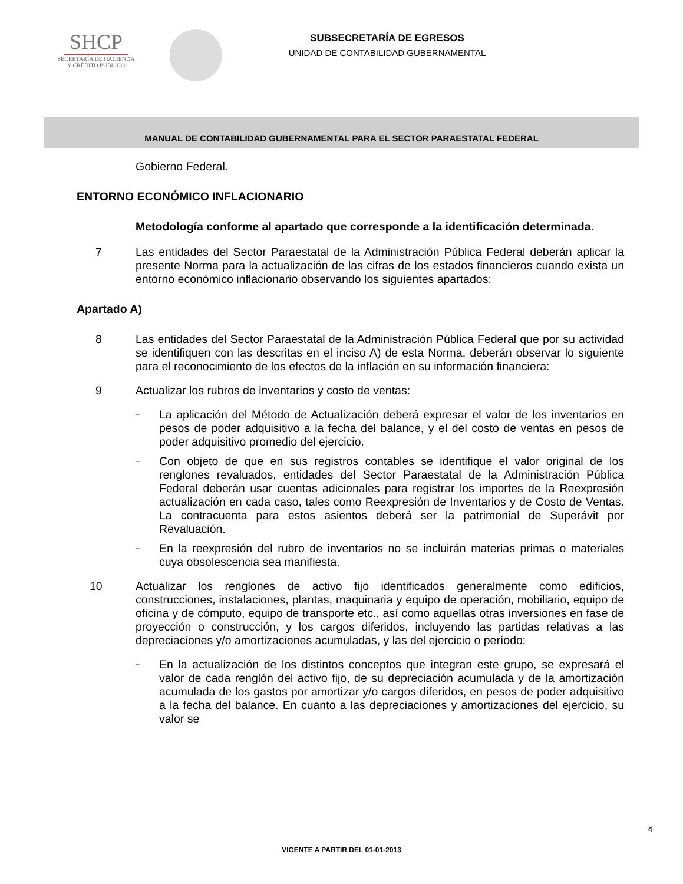SHCP
SECRETARÍA DE HACIENDA
Y CRÉDITO PÚBLICO
SUBSECRETARÍA DE EGRESOS
UNIDAD DE CONTABILIDAD GUBERNAMENTAL
MANUAL DE CONTABILIDAD GUBERNAMENTAL PARA EL SECTOR PARAESTATAL FEDERAL
Gobierno Federal.
ENTORNO ECONÓMICO INFLACIONARIO
Metodología conforme al apartado que corresponde a la identificación determinada.
7 Las entidades del Sector Paraestatal de la Administración Pública Federal deberán aplicar la presente Norma para la actualización de las cifras de los estados financieros cuando exista un entorno económico inflacionario observando los siguientes apartados:
Apartado A)
8 Las entidades del Sector Paraestatal de la Administración Pública Federal que por su actividad se identifiquen con las descritas en el inciso A) de esta Norma, deberán observar lo siguiente para el reconocimiento de los efectos de la inflación en su información financiera:
9 Actualizar los rubros de inventarios y costo de ventas:
–
La aplicación del Método de Actualización deberá expresar el valor de los inventarios en pesos de poder adquisitivo a la fecha del balance, y el del costo de ventas en pesos de poder adquisitivo promedio del ejercicio.
–
Con objeto de que en sus registros contables se identifique el valor original de los renglones revaluados, entidades del Sector Paraestatal de la Administración Pública Federal deberán usar cuentas adicionales para registrar los importes de la Reexpresión actualización en cada caso, tales como Reexpresión de Inventarios y de Costo de Ventas. La contracuenta para estos asientos deberá ser la patrimonial de Superávit por Revaluación.
–
En la reexpresión del rubro de inventarios no se incluirán materias primas o materiales cuya obsolescencia sea manifiesta.
10 Actualizar los renglones de activo fijo identificados generalmente como edificios, construcciones, instalaciones, plantas, maquinaria y equipo de operación, mobiliario, equipo de oficina y de cómputo, equipo de transporte etc., así como aquellas otras inversiones en fase de proyección o construcción, y los cargos diferidos, incluyendo las partidas relativas a las depreciaciones y/o amortizaciones acumuladas, y las del ejercicio o período:
–
En la actualización de los distintos conceptos que integran este grupo, se expresará el valor de cada renglón del activo fijo, de su depreciación acumulada y de la amortización acumulada de los gastos por amortizar y/o cargos diferidos, en pesos de poder adquisitivo a la fecha del balance. En cuanto a las depreciaciones y amortizaciones del ejercicio, su valor se
4
VIGENTE A PARTIR DEL 01-01-2013